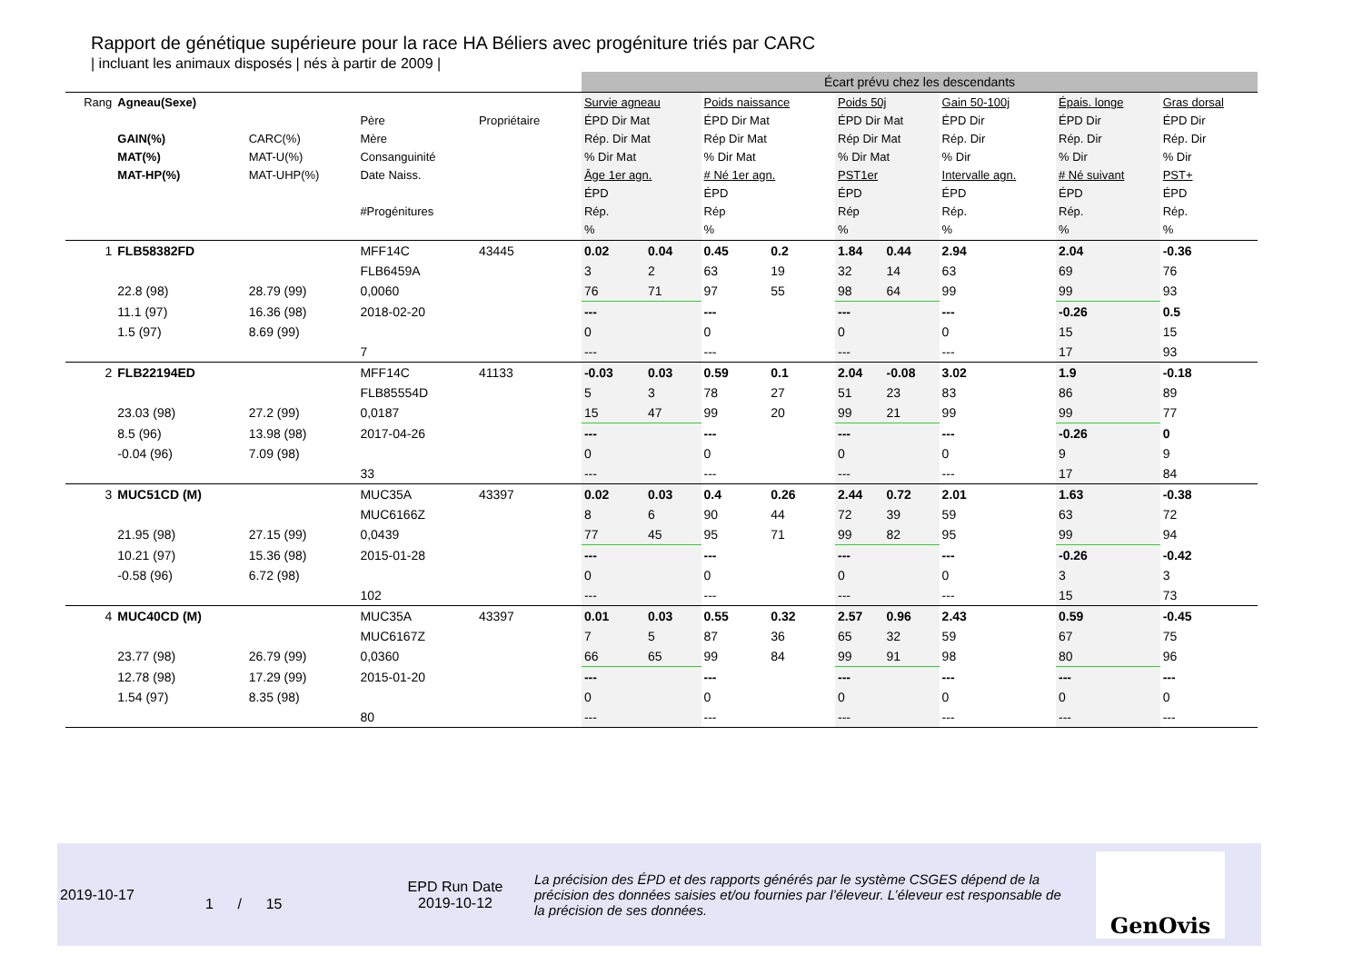Rapport de génétique supérieure pour la race HA Béliers avec progéniture triés par CARC
| incluant les animaux disposés | nés à partir de 2009 |
| | | | | | | Écart prévu chez les descendants | | | | | | | | | | | |
| Rang | Agneau(Sexe) GAIN(%) MAT(%) MAT-HP(%) | CARC(%) MAT-U(%) MAT-UHP(%) | Père Mère Consanguinité Date Naiss. #Progénitures | Propriétaire | | Survie agneau ÉPD Dir Mat Rép. Dir Mat % Dir Mat Âge 1er agn. ÉPD Rép. % | | Poids naissance ÉPD Dir Mat Rép Dir Mat % Dir Mat # Né 1er agn. ÉPD Rép % | | Poids 50j ÉPD Dir Mat Rép Dir Mat % Dir Mat PST1er ÉPD Rép % | | Gain 50-100j ÉPD Dir Rép. Dir % Dir Intervalle agn. ÉPD Rép. % | | Épais. longe ÉPD Dir Rép. Dir % Dir # Né suivant ÉPD Rép. % | | Gras dorsal ÉPD Dir Rép. Dir % Dir PST+ ÉPD Rép. % | |
| 1 | FLB58382FD | | MFF14C | 43445 | | 0.02 | 0.04 | 0.45 | 0.2 | 1.84 | 0.44 | 2.94 | | 2.04 | | -0.36 | |
| | | | FLB6459A | | | 3 | 2 | 63 | 19 | 32 | 14 | 63 | | 69 | | 76 | |
| | 22.8 (98) | 28.79 (99) | 0,0060 | | | 76 | 71 | 97 | 55 | 98 | 64 | 99 | | 99 | | 93 | |
| | 11.1 (97) | 16.36 (98) | 2018-02-20 | | | --- | | --- | | --- | | --- | | -0.26 | | 0.5 | |
| | 1.5 (97) | 8.69 (99) | | | | 0 | | 0 | | 0 | | 0 | | 15 | | 15 | |
| | | | 7 | | | --- | | --- | | --- | | --- | | 17 | | 93 | |
| 2 | FLB22194ED | | MFF14C | 41133 | | -0.03 | 0.03 | 0.59 | 0.1 | 2.04 | -0.08 | 3.02 | | 1.9 | | -0.18 | |
| | | | FLB85554D | | | 5 | 3 | 78 | 27 | 51 | 23 | 83 | | 86 | | 89 | |
| | 23.03 (98) | 27.2 (99) | 0,0187 | | | 15 | 47 | 99 | 20 | 99 | 21 | 99 | | 99 | | 77 | |
| | 8.5 (96) | 13.98 (98) | 2017-04-26 | | | --- | | --- | | --- | | --- | | -0.26 | | 0 | |
| | -0.04 (96) | 7.09 (98) | | | | 0 | | 0 | | 0 | | 0 | | 9 | | 9 | |
| | | | 33 | | | --- | | --- | | --- | | --- | | 17 | | 84 | |
| 3 | MUC51CD (M) | | MUC35A | 43397 | | 0.02 | 0.03 | 0.4 | 0.26 | 2.44 | 0.72 | 2.01 | | 1.63 | | -0.38 | |
| | | | MUC6166Z | | | 8 | 6 | 90 | 44 | 72 | 39 | 59 | | 63 | | 72 | |
| | 21.95 (98) | 27.15 (99) | 0,0439 | | | 77 | 45 | 95 | 71 | 99 | 82 | 95 | | 99 | | 94 | |
| | 10.21 (97) | 15.36 (98) | 2015-01-28 | | | --- | | --- | | --- | | --- | | -0.26 | | -0.42 | |
| | -0.58 (96) | 6.72 (98) | | | | 0 | | 0 | | 0 | | 0 | | 3 | | 3 | |
| | | | 102 | | | --- | | --- | | --- | | --- | | 15 | | 73 | |
| 4 | MUC40CD (M) | | MUC35A | 43397 | | 0.01 | 0.03 | 0.55 | 0.32 | 2.57 | 0.96 | 2.43 | | 0.59 | | -0.45 | |
| | | | MUC6167Z | | | 7 | 5 | 87 | 36 | 65 | 32 | 59 | | 67 | | 75 | |
| | 23.77 (98) | 26.79 (99) | 0,0360 | | | 66 | 65 | 99 | 84 | 99 | 91 | 98 | | 80 | | 96 | |
| | 12.78 (98) | 17.29 (99) | 2015-01-20 | | | --- | | --- | | --- | | --- | | --- | | --- | |
| | 1.54 (97) | 8.35 (98) | | | | 0 | | 0 | | 0 | | 0 | | 0 | | 0 | |
| | | | 80 | | | --- | | --- | | --- | | --- | | --- | | --- | |
2019-10-17
1 / 15
EPD Run Date
2019-10-12
La précision des ÉPD et des rapports générés par le système CSGES dépend de la précision des données saisies et/ou fournies par l’éleveur. L’éleveur est responsable de la précision de ses données.
GenOvis